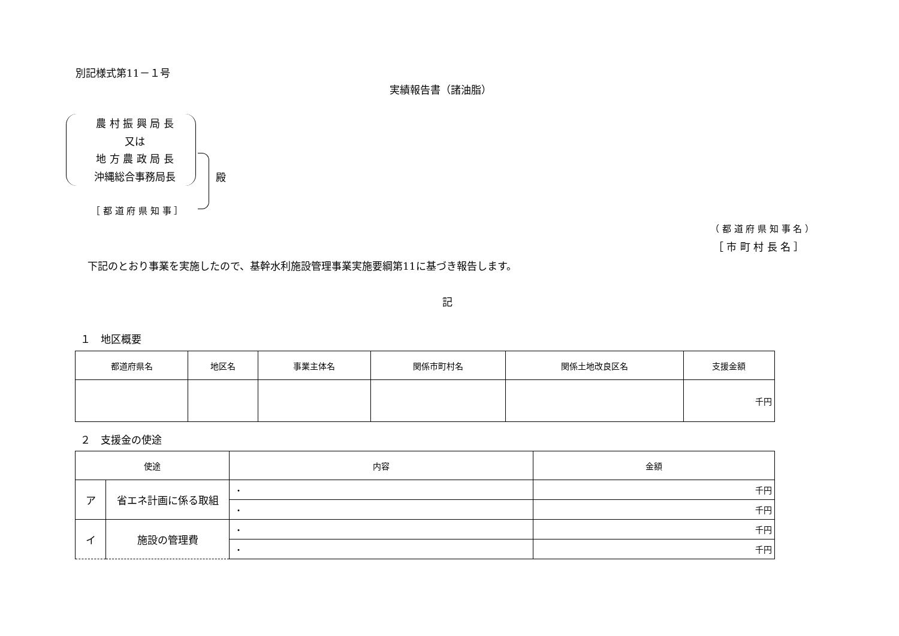別記様式第11－１号
実績報告書（諸油脂）
農 村 振 興 局 長
又は
地 方 農 政 局 長
沖縄総合事務局長
殿
［ 都 道 府 県 知 事 ］
（ 都 道 府 県 知 事 名 ）
［ 市 町 村 長 名 ］
下記のとおり事業を実施したので、基幹水利施設管理事業実施要綱第11に基づき報告します。
記
１　地区概要
| 都道府県名 | 地区名 | 事業主体名 | 関係市町村名 | 関係土地改良区名 | 支援金額 |
| --- | --- | --- | --- | --- | --- |
| | | | | | 千円 |
２　支援金の使途
| 使途 | | 内容 | 金額 |
| --- | --- | --- | --- |
| ア | 省エネ計画に係る取組 | ・ | 千円 |
| | | ・ | 千円 |
| イ | 施設の管理費 | ・ | 千円 |
| | | ・ | 千円 |